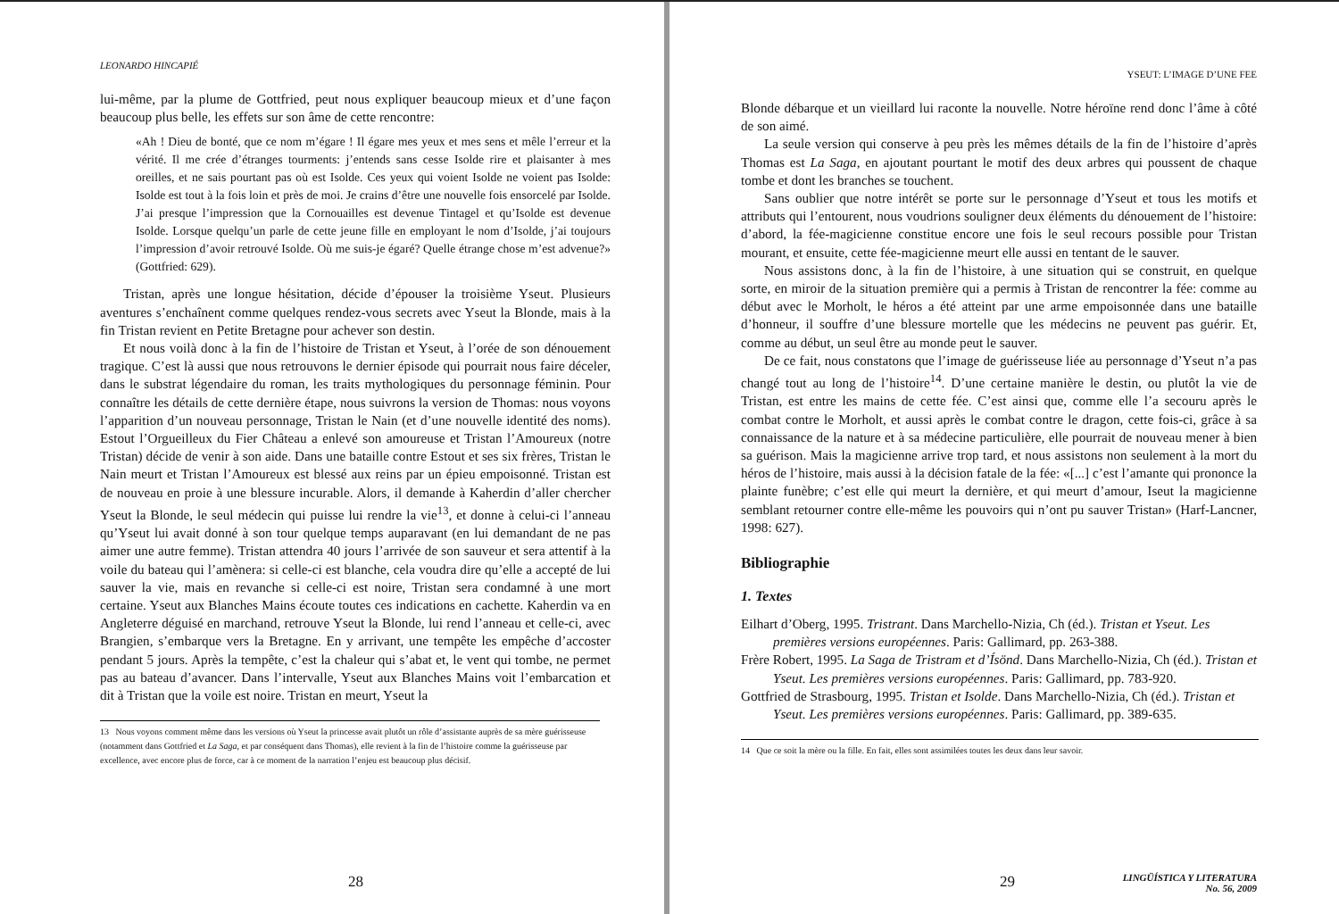LEONARDO HINCAPIÉ
lui-même, par la plume de Gottfried, peut nous expliquer beaucoup mieux et d’une façon beaucoup plus belle, les effets sur son âme de cette rencontre:
«Ah ! Dieu de bonté, que ce nom m’égare ! Il égare mes yeux et mes sens et mêle l’erreur et la vérité. Il me crée d’étranges tourments: j’entends sans cesse Isolde rire et plaisanter à mes oreilles, et ne sais pourtant pas où est Isolde. Ces yeux qui voient Isolde ne voient pas Isolde: Isolde est tout à la fois loin et près de moi. Je crains d’être une nouvelle fois ensorcelé par Isolde. J’ai presque l’impression que la Cornouailles est devenue Tintagel et qu’Isolde est devenue Isolde. Lorsque quelqu’un parle de cette jeune fille en employant le nom d’Isolde, j’ai toujours l’impression d’avoir retrouvé Isolde. Où me suis-je égaré? Quelle étrange chose m’est advenue?» (Gottfried: 629).
Tristan, après une longue hésitation, décide d’épouser la troisième Yseut. Plusieurs aventures s’enchaînent comme quelques rendez-vous secrets avec Yseut la Blonde, mais à la fin Tristan revient en Petite Bretagne pour achever son destin.
Et nous voilà donc à la fin de l’histoire de Tristan et Yseut, à l’orée de son dénouement tragique. C’est là aussi que nous retrouvons le dernier épisode qui pourrait nous faire déceler, dans le substrat légendaire du roman, les traits mythologiques du personnage féminin. Pour connaître les détails de cette dernière étape, nous suivrons la version de Thomas: nous voyons l’apparition d’un nouveau personnage, Tristan le Nain (et d’une nouvelle identité des noms). Estout l’Orgueilleux du Fier Château a enlevé son amoureuse et Tristan l’Amoureux (notre Tristan) décide de venir à son aide. Dans une bataille contre Estout et ses six frères, Tristan le Nain meurt et Tristan l’Amoureux est blessé aux reins par un épieu empoisonné. Tristan est de nouveau en proie à une blessure incurable. Alors, il demande à Kaherdin d’aller chercher Yseut la Blonde, le seul médecin qui puisse lui rendre la vie<sup>13</sup>, et donne à celui-ci l’anneau qu’Yseut lui avait donné à son tour quelque temps auparavant (en lui demandant de ne pas aimer une autre femme). Tristan attendra 40 jours l’arrivée de son sauveur et sera attentif à la voile du bateau qui l’amènera: si celle-ci est blanche, cela voudra dire qu’elle a accepté de lui sauver la vie, mais en revanche si celle-ci est noire, Tristan sera condamné à une mort certaine. Yseut aux Blanches Mains écoute toutes ces indications en cachette. Kaherdin va en Angleterre déguisé en marchand, retrouve Yseut la Blonde, lui rend l’anneau et celle-ci, avec Brangien, s’embarque vers la Bretagne. En y arrivant, une tempête les empêche d’accoster pendant 5 jours. Après la tempête, c’est la chaleur qui s’abat et, le vent qui tombe, ne permet pas au bateau d’avancer. Dans l’intervalle, Yseut aux Blanches Mains voit l’embarcation et dit à Tristan que la voile est noire. Tristan en meurt, Yseut la
13 Nous voyons comment même dans les versions où Yseut la princesse avait plutôt un rôle d’assistante auprès de sa mère guérisseuse (notamment dans Gottfried et La Saga, et par conséquent dans Thomas), elle revient à la fin de l’histoire comme la guérisseuse par excellence, avec encore plus de force, car à ce moment de la narration l’enjeu est beaucoup plus décisif.
28
YSEUT: L’IMAGE D’UNE FEE
Blonde débarque et un vieillard lui raconte la nouvelle. Notre héroïne rend donc l’âme à côté de son aimé.
La seule version qui conserve à peu près les mêmes détails de la fin de l’histoire d’après Thomas est La Saga, en ajoutant pourtant le motif des deux arbres qui poussent de chaque tombe et dont les branches se touchent.
Sans oublier que notre intérêt se porte sur le personnage d’Yseut et tous les motifs et attributs qui l’entourent, nous voudrions souligner deux éléments du dénouement de l’histoire: d’abord, la fée-magicienne constitue encore une fois le seul recours possible pour Tristan mourant, et ensuite, cette fée-magicienne meurt elle aussi en tentant de le sauver.
Nous assistons donc, à la fin de l’histoire, à une situation qui se construit, en quelque sorte, en miroir de la situation première qui a permis à Tristan de rencontrer la fée: comme au début avec le Morholt, le héros a été atteint par une arme empoisonnée dans une bataille d’honneur, il souffre d’une blessure mortelle que les médecins ne peuvent pas guérir. Et, comme au début, un seul être au monde peut le sauver.
De ce fait, nous constatons que l’image de guérisseuse liée au personnage d’Yseut n’a pas changé tout au long de l’histoire<sup>14</sup>. D’une certaine manière le destin, ou plutôt la vie de Tristan, est entre les mains de cette fée. C’est ainsi que, comme elle l’a secouru après le combat contre le Morholt, et aussi après le combat contre le dragon, cette fois-ci, grâce à sa connaissance de la nature et à sa médecine particulière, elle pourrait de nouveau mener à bien sa guérison. Mais la magicienne arrive trop tard, et nous assistons non seulement à la mort du héros de l’histoire, mais aussi à la décision fatale de la fée: «[...] c’est l’amante qui prononce la plainte funèbre; c’est elle qui meurt la dernière, et qui meurt d’amour, Iseut la magicienne semblant retourner contre elle-même les pouvoirs qui n’ont pu sauver Tristan» (Harf-Lancner, 1998: 627).
Bibliographie
1. Textes
Eilhart d’Oberg, 1995. Tristrant. Dans Marchello-Nizia, Ch (éd.). Tristan et Yseut. Les premières versions européennes. Paris: Gallimard, pp. 263-388.
Frère Robert, 1995. La Saga de Tristram et d’Ísönd. Dans Marchello-Nizia, Ch (éd.). Tristan et Yseut. Les premières versions européennes. Paris: Gallimard, pp. 783-920.
Gottfried de Strasbourg, 1995. Tristan et Isolde. Dans Marchello-Nizia, Ch (éd.). Tristan et Yseut. Les premières versions européennes. Paris: Gallimard, pp. 389-635.
14 Que ce soit la mère ou la fille. En fait, elles sont assimilées toutes les deux dans leur savoir.
29
LINGÜÍSTICA Y LITERATURA
No. 56, 2009